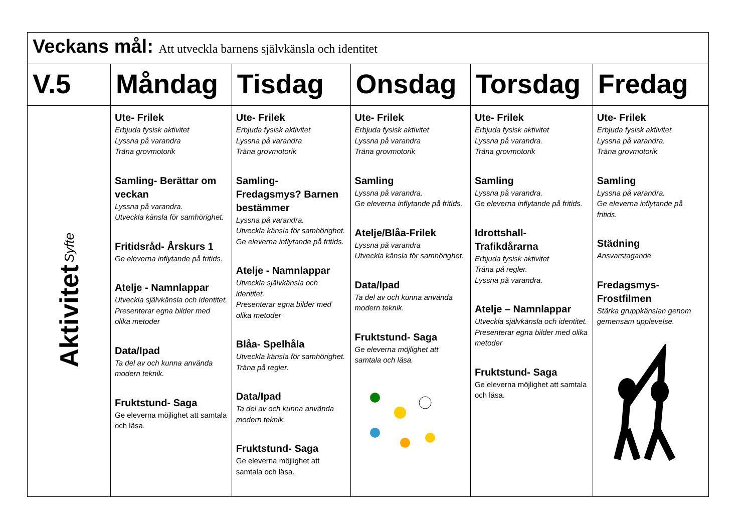| Veckans mål: Att utveckla barnens självkänsla och identitet | | | | | |
| V.5 | Måndag | Tisdag | Onsdag | Torsdag | Fredag |
| Aktivitet Syfte | Ute- Frilek Erbjuda fysisk aktivitet Lyssna på varandra Träna grovmotorik Samling- Berättar om veckan Lyssna på varandra. Utveckla känsla för samhörighet. Fritidsråd- Årskurs 1 Ge eleverna inflytande på fritids. Atelje - Namnlappar Utveckla självkänsla och identitet. Presenterar egna bilder med olika metoder Data/Ipad Ta del av och kunna använda modern teknik. Fruktstund- Saga Ge eleverna möjlighet att samtala och läsa. | Ute- Frilek Erbjuda fysisk aktivitet Lyssna på varandra Träna grovmotorik Samling- Fredagsmys? Barnen bestämmer Lyssna på varandra. Utveckla känsla för samhörighet. Ge eleverna inflytande på fritids. Atelje - Namnlappar Utveckla självkänsla och identitet. Presenterar egna bilder med olika metoder Blåa- Spelhåla Utveckla känsla för samhörighet. Träna på regler. Data/Ipad Ta del av och kunna använda modern teknik. Fruktstund- Saga Ge eleverna möjlighet att samtala och läsa. | Ute- Frilek Erbjuda fysisk aktivitet Lyssna på varandra Träna grovmotorik Samling Lyssna på varandra. Ge eleverna inflytande på fritids. Atelje/Blåa-Frilek Lyssna på varandra Utveckla känsla för samhörighet. Data/Ipad Ta del av och kunna använda modern teknik. Fruktstund- Saga Ge eleverna möjlighet att samtala och läsa. | Ute- Frilek Erbjuda fysisk aktivitet Lyssna på varandra. Träna grovmotorik Samling Lyssna på varandra. Ge eleverna inflytande på fritids. Idrottshall- Trafikdårarna Erbjuda fysisk aktivitet Träna på regler. Lyssna på varandra. Atelje – Namnlappar Utveckla självkänsla och identitet. Presenterar egna bilder med olika metoder Fruktstund- Saga Ge eleverna möjlighet att samtala och läsa. | Ute- Frilek Erbjuda fysisk aktivitet Lyssna på varandra. Träna grovmotorik Samling Lyssna på varandra. Ge eleverna inflytande på fritids. Städning Ansvarstagande Fredagsmys- Frostfilmen Stärka gruppkänslan genom gemensam upplevelse. |